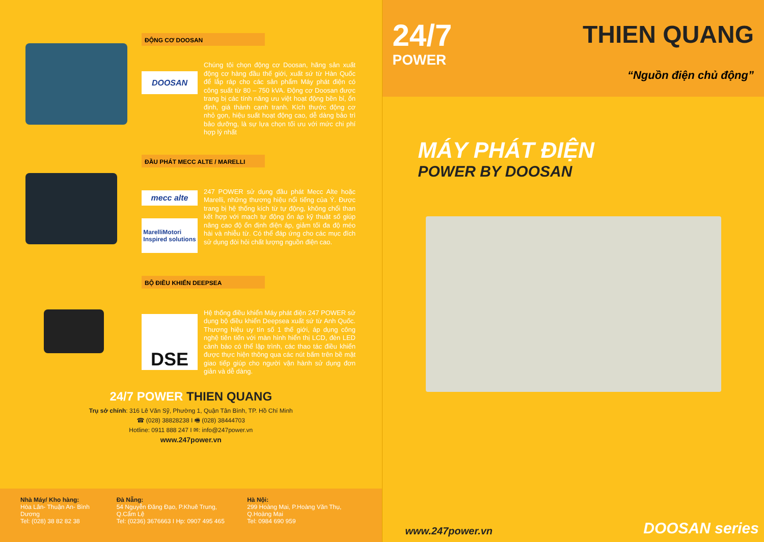ĐỘNG CƠ DOOSAN
DOOSAN
Chúng tôi chọn động cơ Doosan, hãng sản xuất động cơ hàng đầu thế giới, xuất sứ từ Hàn Quốc để lắp ráp cho các sản phẩm Máy phát điện có công suất từ 80 – 750 kVA. Động cơ Doosan được trang bị các tính năng ưu việt hoạt động bền bỉ, ổn định, giá thành cạnh tranh. Kích thước động cơ nhỏ gọn, hiệu suất hoạt động cao, dễ dàng bảo trì bảo dưỡng, là sự lựa chọn tối ưu với mức chi phí hợp lý nhất
ĐẦU PHÁT MECC ALTE / MARELLI
mecc alte
MarelliMotori
Inspired solutions
247 POWER sử dụng đầu phát Mecc Alte hoặc Marelli, những thương hiệu nổi tiếng của Ý. Được trang bị hệ thống kích từ tự động, không chổi than kết hợp với mạch tự động ổn áp kỹ thuật số giúp nâng cao độ ổn định điện áp, giảm tối đa độ méo hài và nhiễu từ. Có thể đáp ứng cho các mục đích sử dụng đòi hỏi chất lượng nguồn điện cao.
BỘ ĐIỀU KHIỂN DEEPSEA
DSE
Hệ thống điều khiển Máy phát điện 247 POWER sử dụng bộ điều khiển Deepsea xuất sứ từ Anh Quốc. Thương hiệu uy tín số 1 thế giới, áp dụng công nghệ tiên tiến với màn hình hiển thị LCD, đèn LED cảnh báo có thể lập trình, các thao tác điều khiển được thực hiện thông qua các nút bấm trên bề mặt giao tiếp giúp cho người vận hành sử dụng đơn giản và dễ dàng.
24/7 POWER THIEN QUANG
Trụ sở chính: 316 Lê Văn Sỹ, Phường 1, Quận Tân Bình, TP. Hồ Chí Minh
☎ (028) 38828238 I 🖷 (028) 38444703
Hotline: 0911 888 247 I ✉: info@247power.vn
www.247power.vn
Nhà Máy/ Kho hàng:
Hòa Lân- Thuận An- Bình Dương
Tel: (028) 38 82 82 38
Đà Nẵng:
54 Nguyễn Đăng Đạo, P.Khuê Trung, Q.Cẩm Lệ
Tel: (0236) 3676663 I Hp: 0907 495 465
Hà Nội:
299 Hoàng Mai, P.Hoàng Văn Thụ, Q.Hoàng Mai
Tel: 0984 690 959
24/7
POWER
THIEN QUANG
“Nguồn điện chủ động”
MÁY PHÁT ĐIỆN
POWER BY DOOSAN
www.247power.vn DOOSAN series